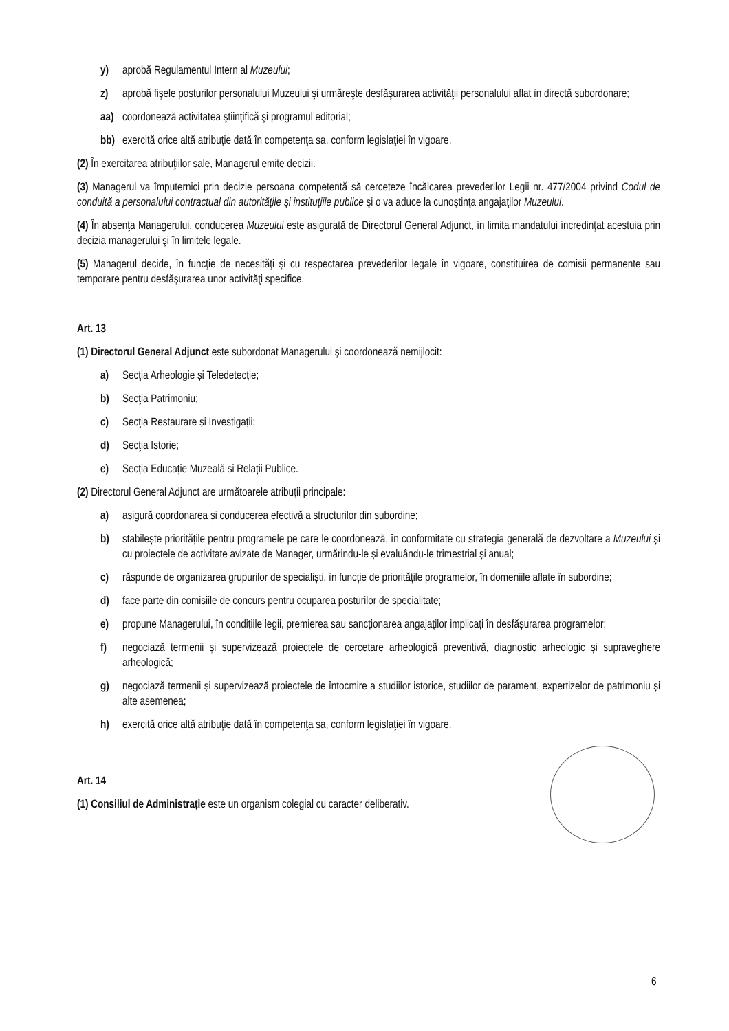y) aprobă Regulamentul Intern al Muzeului;
z) aprobă fişele posturilor personalului Muzeului şi urmăreşte desfăşurarea activităţii personalului aflat în directă subordonare;
aa) coordonează activitatea ştiinţifică şi programul editorial;
bb) exercită orice altă atribuţie dată în competenţa sa, conform legislaţiei în vigoare.
(2) În exercitarea atribuţiilor sale, Managerul emite decizii.
(3) Managerul va împuternici prin decizie persoana competentă să cerceteze încălcarea prevederilor Legii nr. 477/2004 privind Codul de conduită a personalului contractual din autorităţile şi instituţiile publice şi o va aduce la cunoştinţa angajaţilor Muzeului.
(4) În absenţa Managerului, conducerea Muzeului este asigurată de Directorul General Adjunct, în limita mandatului încredinţat acestuia prin decizia managerului şi în limitele legale.
(5) Managerul decide, în funcţie de necesităţi şi cu respectarea prevederilor legale în vigoare, constituirea de comisii permanente sau temporare pentru desfăşurarea unor activităţi specifice.
Art. 13
(1) Directorul General Adjunct este subordonat Managerului şi coordonează nemijlocit:
a) Secţia Arheologie și Teledetecție;
b) Secţia Patrimoniu;
c) Secţia Restaurare și Investigații;
d) Secţia Istorie;
e) Secția Educație Muzeală si Relații Publice.
(2) Directorul General Adjunct are următoarele atribuţii principale:
a) asigură coordonarea și conducerea efectivă a structurilor din subordine;
b) stabilește prioritățile pentru programele pe care le coordonează, în conformitate cu strategia generală de dezvoltare a Muzeului și cu proiectele de activitate avizate de Manager, urmărindu-le și evaluându-le trimestrial și anual;
c) răspunde de organizarea grupurilor de specialiști, în funcție de prioritățile programelor, în domeniile aflate în subordine;
d) face parte din comisiile de concurs pentru ocuparea posturilor de specialitate;
e) propune Managerului, în condițiile legii, premierea sau sancționarea angajaților implicați în desfășurarea programelor;
f) negociază termenii și supervizează proiectele de cercetare arheologică preventivă, diagnostic arheologic și supraveghere arheologică;
g) negociază termenii și supervizează proiectele de întocmire a studiilor istorice, studiilor de parament, expertizelor de patrimoniu și alte asemenea;
h) exercită orice altă atribuţie dată în competenţa sa, conform legislaţiei în vigoare.
Art. 14
(1) Consiliul de Administrație este un organism colegial cu caracter deliberativ.
6